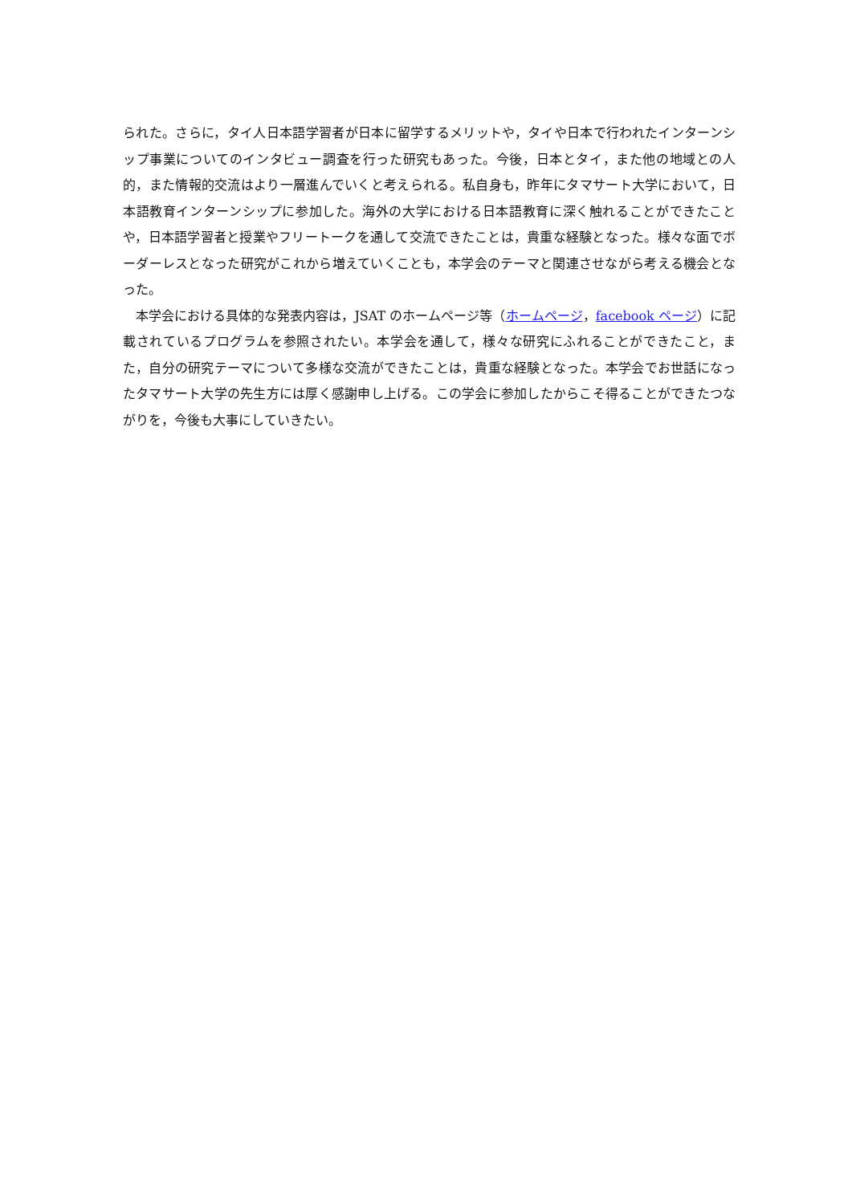られた。さらに，タイ人日本語学習者が日本に留学するメリットや，タイや日本で行われたインターンシップ事業についてのインタビュー調査を行った研究もあった。今後，日本とタイ，また他の地域との人的，また情報的交流はより一層進んでいくと考えられる。私自身も，昨年にタマサート大学において，日本語教育インターンシップに参加した。海外の大学における日本語教育に深く触れることができたことや，日本語学習者と授業やフリートークを通して交流できたことは，貴重な経験となった。様々な面でボーダーレスとなった研究がこれから増えていくことも，本学会のテーマと関連させながら考える機会となった。
　本学会における具体的な発表内容は，JSAT のホームページ等（ホームページ，facebook ページ）に記載されているプログラムを参照されたい。本学会を通して，様々な研究にふれることができたこと，また，自分の研究テーマについて多様な交流ができたことは，貴重な経験となった。本学会でお世話になったタマサート大学の先生方には厚く感謝申し上げる。この学会に参加したからこそ得ることができたつながりを，今後も大事にしていきたい。